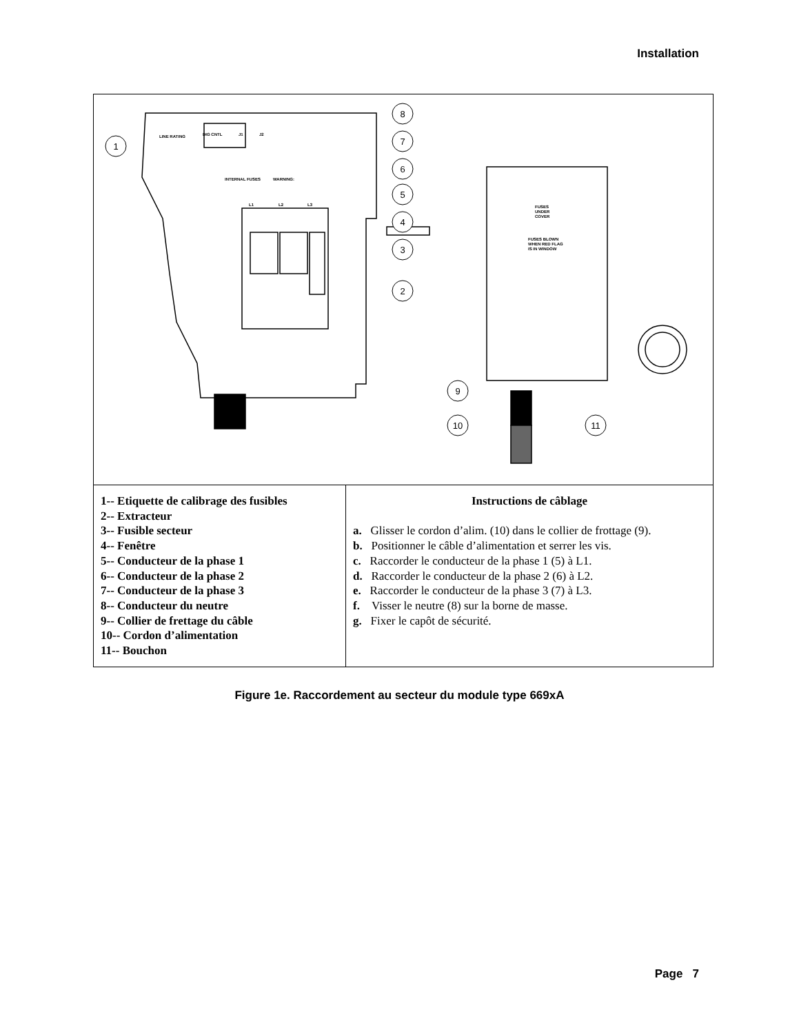Installation
8
7
6
5
4
3
2
1
9
10
11
LINE RATING
DIG CNTL
J1
J2
INTERNAL FUSES
WARNING:
L1
L2
L3
FUSES
UNDER
COVER
FUSES BLOWN
WHEN RED FLAG
IS IN WINDOW
| 1-- Etiquette de calibrage des fusibles 2-- Extracteur 3-- Fusible secteur 4-- Fenêtre 5-- Conducteur de la phase 1 6-- Conducteur de la phase 2 7-- Conducteur de la phase 3 8-- Conducteur du neutre 9-- Collier de frettage du câble 10-- Cordon d’alimentation 11-- Bouchon | Instructions de câblage a. Glisser le cordon d’alim. (10) dans le collier de frottage (9). b. Positionner le câble d’alimentation et serrer les vis. c. Raccorder le conducteur de la phase 1 (5) à L1. d. Raccorder le conducteur de la phase 2 (6) à L2. e. Raccorder le conducteur de la phase 3 (7) à L3. f. Visser le neutre (8) sur la borne de masse. g. Fixer le capôt de sécurité. |
Figure 1e. Raccordement au secteur du module type 669xA
Page 7